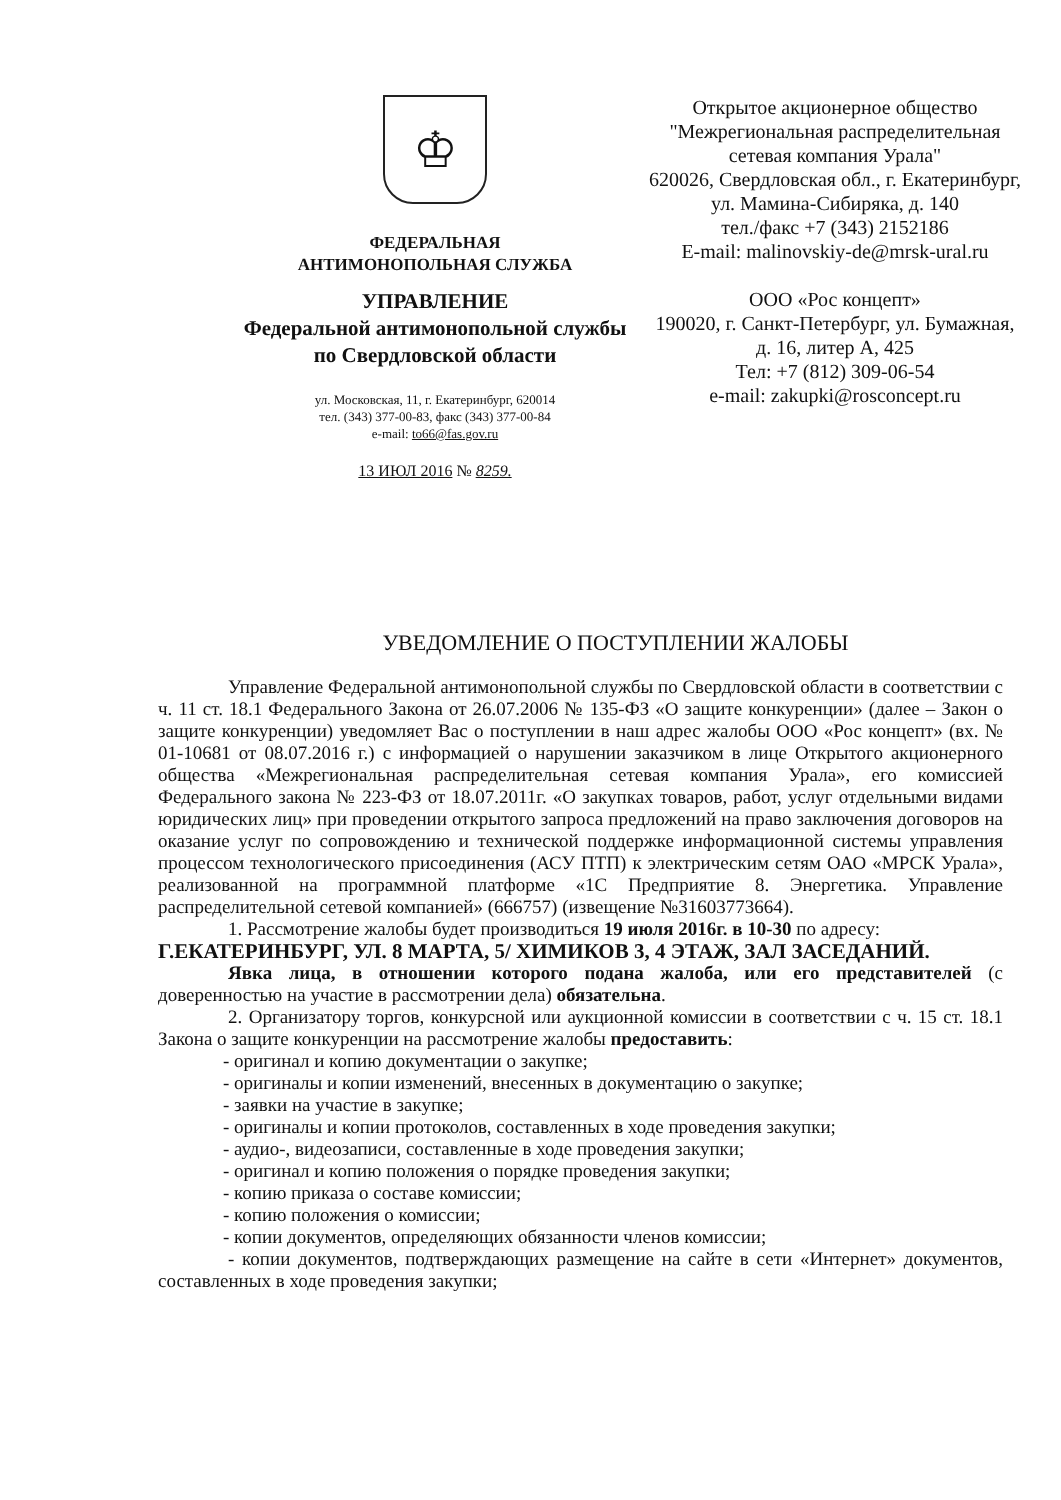♔
ФЕДЕРАЛЬНАЯ
АНТИМОНОПОЛЬНАЯ СЛУЖБА
УПРАВЛЕНИЕ
Федеральной антимонопольной службы
по Свердловской области
ул. Московская, 11, г. Екатеринбург, 620014
тел. (343) 377-00-83, факс (343) 377-00-84
e-mail: to66@fas.gov.ru
13 ИЮЛ 2016 № 8259.
Открытое акционерное общество
"Межрегиональная распределительная
сетевая компания Урала"
620026, Свердловская обл., г. Екатеринбург,
ул. Мамина-Сибиряка, д. 140
тел./факс +7 (343) 2152186
E-mail: malinovskiy-de@mrsk-ural.ru
ООО «Рос концепт»
190020, г. Санкт-Петербург, ул. Бумажная,
д. 16, литер А, 425
Тел: +7 (812) 309-06-54
e-mail: zakupki@rosconcept.ru
УВЕДОМЛЕНИЕ О ПОСТУПЛЕНИИ ЖАЛОБЫ
Управление Федеральной антимонопольной службы по Свердловской области в соответствии с ч. 11 ст. 18.1 Федерального Закона от 26.07.2006 № 135-ФЗ «О защите конкуренции» (далее – Закон о защите конкуренции) уведомляет Вас о поступлении в наш адрес жалобы ООО «Рос концепт» (вх. № 01-10681 от 08.07.2016 г.) с информацией о нарушении заказчиком в лице Открытого акционерного общества «Межрегиональная распределительная сетевая компания Урала», его комиссией Федерального закона № 223-ФЗ от 18.07.2011г. «О закупках товаров, работ, услуг отдельными видами юридических лиц» при проведении открытого запроса предложений на право заключения договоров на оказание услуг по сопровождению и технической поддержке информационной системы управления процессом технологического присоединения (АСУ ПТП) к электрическим сетям ОАО «МРСК Урала», реализованной на программной платформе «1С Предприятие 8. Энергетика. Управление распределительной сетевой компанией» (666757) (извещение №31603773664).
1. Рассмотрение жалобы будет производиться 19 июля 2016г. в 10-30 по адресу:
Г.ЕКАТЕРИНБУРГ, УЛ. 8 МАРТА, 5/ ХИМИКОВ 3, 4 ЭТАЖ, ЗАЛ ЗАСЕДАНИЙ.
Явка лица, в отношении которого подана жалоба, или его представителей (с доверенностью на участие в рассмотрении дела) обязательна.
2. Организатору торгов, конкурсной или аукционной комиссии в соответствии с ч. 15 ст. 18.1 Закона о защите конкуренции на рассмотрение жалобы предоставить:
- оригинал и копию документации о закупке;
- оригиналы и копии изменений, внесенных в документацию о закупке;
- заявки на участие в закупке;
- оригиналы и копии протоколов, составленных в ходе проведения закупки;
- аудио-, видеозаписи, составленные в ходе проведения закупки;
- оригинал и копию положения о порядке проведения закупки;
- копию приказа о составе комиссии;
- копию положения о комиссии;
- копии документов, определяющих обязанности членов комиссии;
- копии документов, подтверждающих размещение на сайте в сети «Интернет» документов, составленных в ходе проведения закупки;